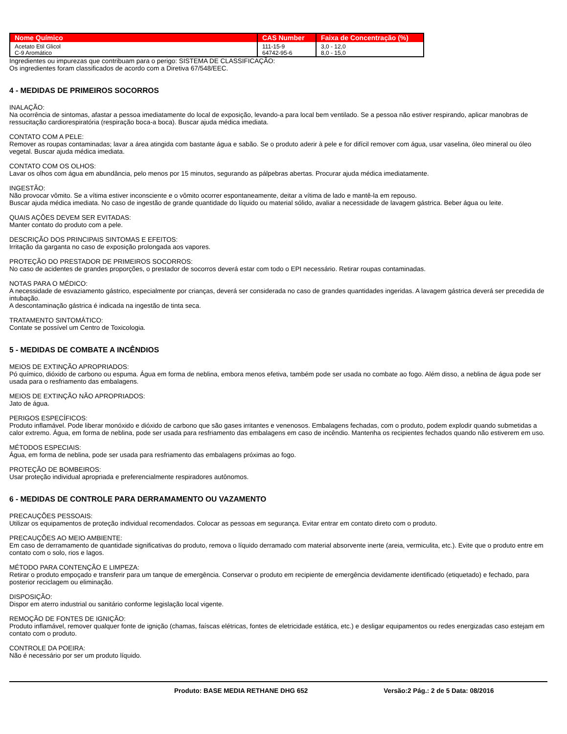| Nome Químico | CAS Number | Faixa de Concentração (%) |
| --- | --- | --- |
| Acetato Etil Glicol C-9 Aromático | 111-15-9 64742-95-6 | 3,0 - 12,0 8,0 - 15,0 |
Ingredientes ou impurezas que contribuam para o perigo: SISTEMA DE CLASSIFICAÇÃO:
Os ingredientes foram classificados de acordo com a Diretiva 67/548/EEC.
4 - MEDIDAS DE PRIMEIROS SOCORROS
INALAÇÃO:
Na ocorrência de sintomas, afastar a pessoa imediatamente do local de exposição, levando-a para local bem ventilado. Se a pessoa não estiver respirando, aplicar manobras de ressucitação cardiorespiratória (respiração boca-a boca). Buscar ajuda médica imediata.
CONTATO COM A PELE:
Remover as roupas contaminadas; lavar a área atingida com bastante água e sabão. Se o produto aderir à pele e for difícil remover com água, usar vaselina, óleo mineral ou óleo vegetal. Buscar ajuda médica imediata.
CONTATO COM OS OLHOS:
Lavar os olhos com água em abundância, pelo menos por 15 minutos, segurando as pálpebras abertas. Procurar ajuda médica imediatamente.
INGESTÃO:
Não provocar vômito. Se a vítima estiver inconsciente e o vômito ocorrer espontaneamente, deitar a vítima de lado e mantê-la em repouso.
Buscar ajuda médica imediata. No caso de ingestão de grande quantidade do líquido ou material sólido, avaliar a necessidade de lavagem gástrica. Beber água ou leite.
QUAIS AÇÕES DEVEM SER EVITADAS:
Manter contato do produto com a pele.
DESCRIÇÃO DOS PRINCIPAIS SINTOMAS E EFEITOS:
Irritação da garganta no caso de exposição prolongada aos vapores.
PROTEÇÃO DO PRESTADOR DE PRIMEIROS SOCORROS:
No caso de acidentes de grandes proporções, o prestador de socorros deverá estar com todo o EPI necessário. Retirar roupas contaminadas.
NOTAS PARA O MÉDICO:
A necessidade de esvaziamento gástrico, especialmente por crianças, deverá ser considerada no caso de grandes quantidades ingeridas. A lavagem gástrica deverá ser precedida de intubação.
A descontaminação gástrica é indicada na ingestão de tinta seca.
TRATAMENTO SINTOMÁTICO:
Contate se possível um Centro de Toxicologia.
5 - MEDIDAS DE COMBATE A INCÊNDIOS
MEIOS DE EXTINÇÃO APROPRIADOS:
Pó químico, dióxido de carbono ou espuma. Água em forma de neblina, embora menos efetiva, também pode ser usada no combate ao fogo. Além disso, a neblina de água pode ser usada para o resfriamento das embalagens.
MEIOS DE EXTINÇÃO NÃO APROPRIADOS:
Jato de água.
PERIGOS ESPECÍFICOS:
Produto inflamável. Pode liberar monóxido e dióxido de carbono que são gases irritantes e venenosos. Embalagens fechadas, com o produto, podem explodir quando submetidas a calor extremo. Água, em forma de neblina, pode ser usada para resfriamento das embalagens em caso de incêndio. Mantenha os recipientes fechados quando não estiverem em uso.
MÉTODOS ESPECIAIS:
Água, em forma de neblina, pode ser usada para resfriamento das embalagens próximas ao fogo.
PROTEÇÃO DE BOMBEIROS:
Usar proteção individual apropriada e preferencialmente respiradores autônomos.
6 - MEDIDAS DE CONTROLE PARA DERRAMAMENTO OU VAZAMENTO
PRECAUÇÕES PESSOAIS:
Utilizar os equipamentos de proteção individual recomendados. Colocar as pessoas em segurança. Evitar entrar em contato direto com o produto.
PRECAUÇÕES AO MEIO AMBIENTE:
Em caso de derramamento de quantidade significativas do produto, remova o líquido derramado com material absorvente inerte (areia, vermiculita, etc.). Evite que o produto entre em contato com o solo, rios e lagos.
MÉTODO PARA CONTENÇÃO E LIMPEZA:
Retirar o produto empoçado e transferir para um tanque de emergência. Conservar o produto em recipiente de emergência devidamente identificado (etiquetado) e fechado, para posterior reciclagem ou eliminação.
DISPOSIÇÃO:
Dispor em aterro industrial ou sanitário conforme legislação local vigente.
REMOÇÃO DE FONTES DE IGNIÇÃO:
Produto inflamável, remover qualquer fonte de ignição (chamas, faíscas elétricas, fontes de eletricidade estática, etc.) e desligar equipamentos ou redes energizadas caso estejam em contato com o produto.
CONTROLE DA POEIRA:
Não é necessário por ser um produto líquido.
Produto: BASE MEDIA RETHANE DHG 652 Versão:2 Pág.: 2 de 5 Data: 08/2016